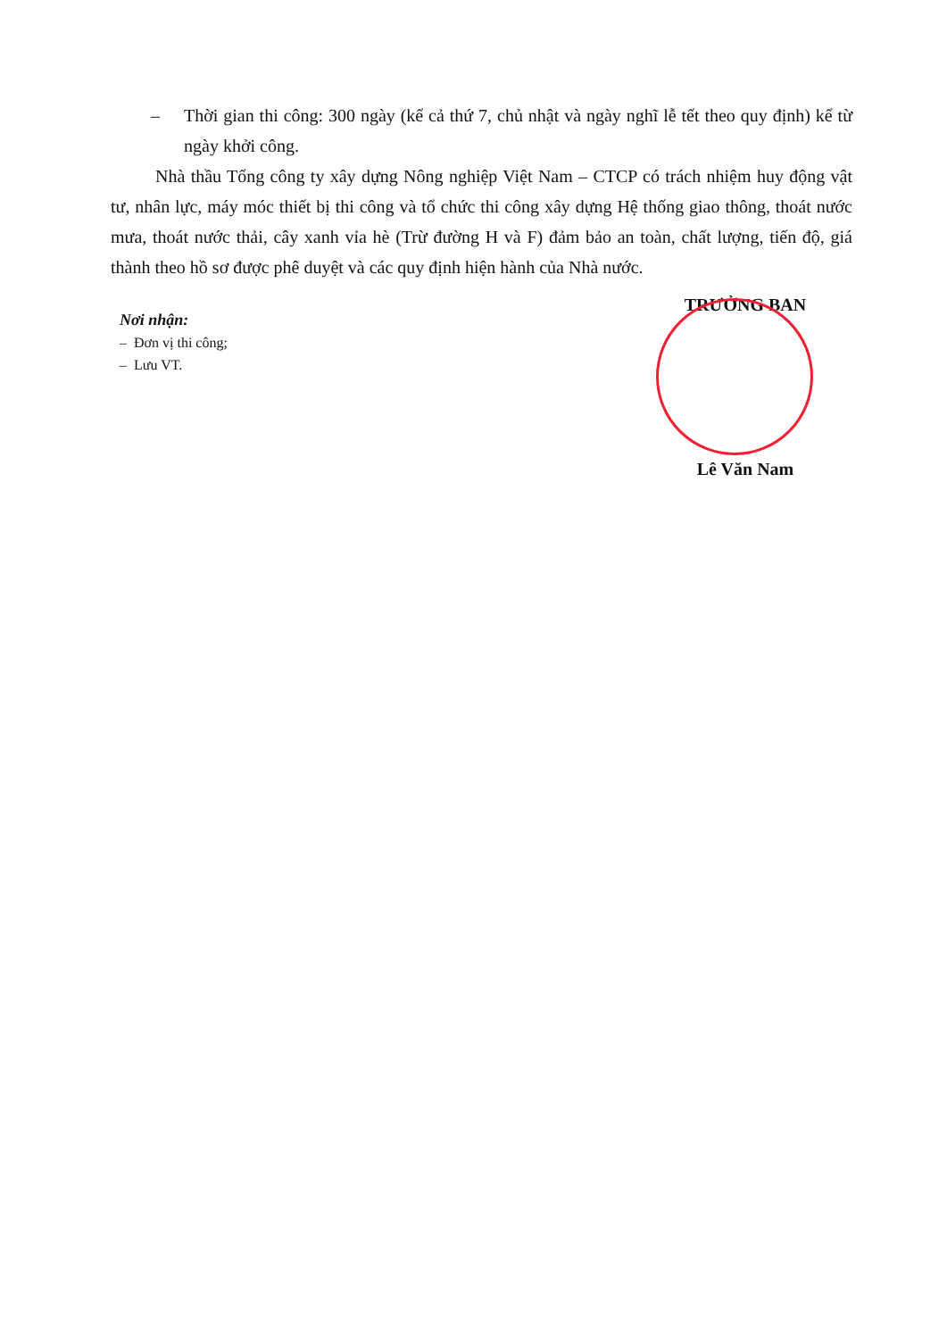– Thời gian thi công: 300 ngày (kể cả thứ 7, chủ nhật và ngày nghĩ lễ tết theo quy định) kể từ ngày khởi công.
Nhà thầu Tổng công ty xây dựng Nông nghiệp Việt Nam – CTCP có trách nhiệm huy động vật tư, nhân lực, máy móc thiết bị thi công và tổ chức thi công xây dựng Hệ thống giao thông, thoát nước mưa, thoát nước thải, cây xanh vỉa hè (Trừ đường H và F) đảm bảo an toàn, chất lượng, tiến độ, giá thành theo hồ sơ được phê duyệt và các quy định hiện hành của Nhà nước.
Nơi nhận:
– Đơn vị thi công;
– Lưu VT.
TRƯỞNG BAN
Lê Văn Nam